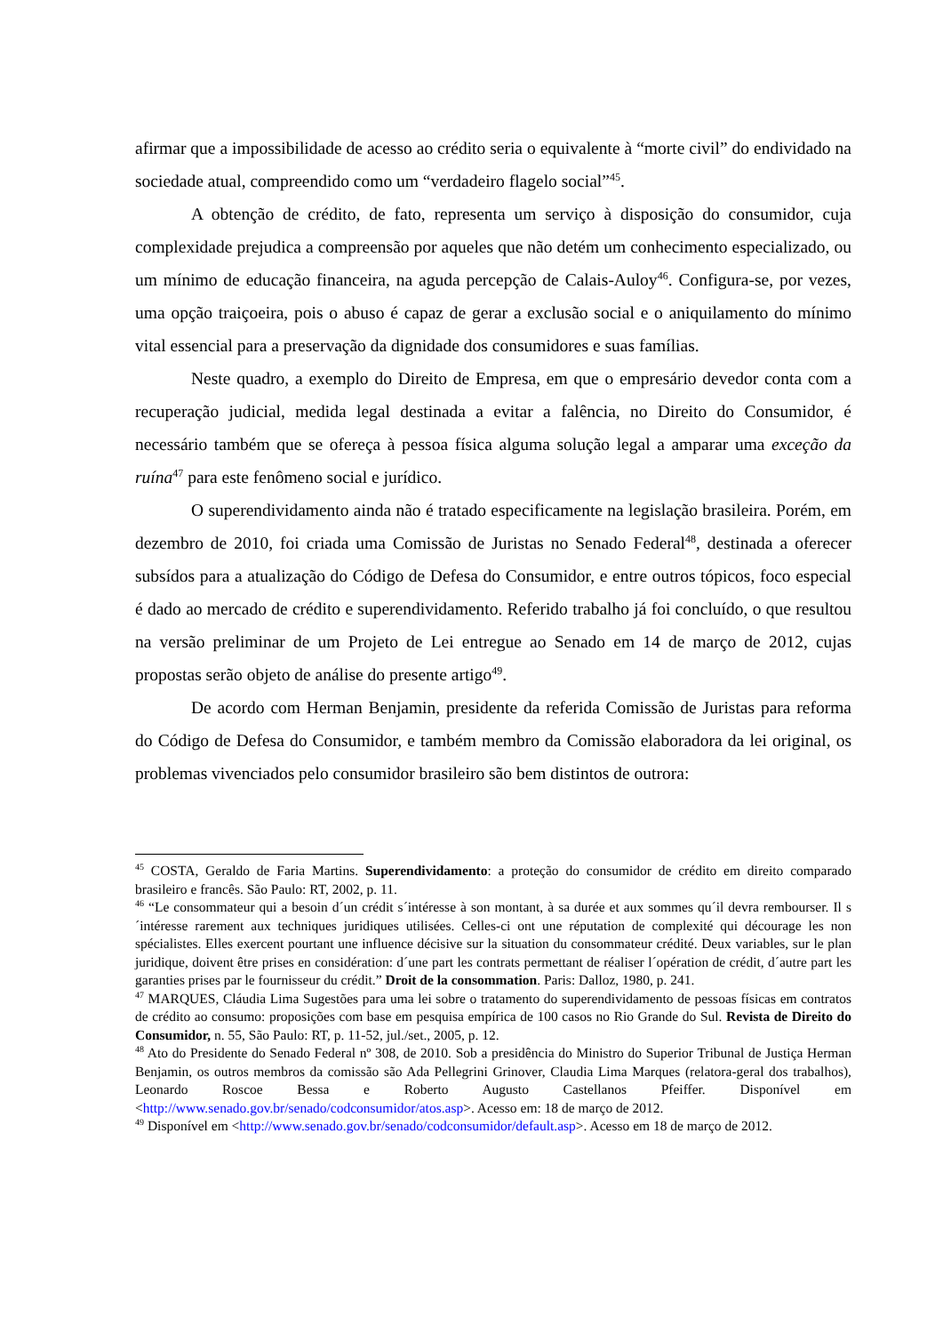afirmar que a impossibilidade de acesso ao crédito seria o equivalente à “morte civil” do endividado na sociedade atual, compreendido como um “verdadeiro flagelo social”<sup>45</sup>.
A obtenção de crédito, de fato, representa um serviço à disposição do consumidor, cuja complexidade prejudica a compreensão por aqueles que não detém um conhecimento especializado, ou um mínimo de educação financeira, na aguda percepção de Calais-Auloy<sup>46</sup>. Configura-se, por vezes, uma opção traiçoeira, pois o abuso é capaz de gerar a exclusão social e o aniquilamento do mínimo vital essencial para a preservação da dignidade dos consumidores e suas famílias.
Neste quadro, a exemplo do Direito de Empresa, em que o empresário devedor conta com a recuperação judicial, medida legal destinada a evitar a falência, no Direito do Consumidor, é necessário também que se ofereça à pessoa física alguma solução legal a amparar uma exceção da ruína<sup>47</sup> para este fenômeno social e jurídico.
O superendividamento ainda não é tratado especificamente na legislação brasileira. Porém, em dezembro de 2010, foi criada uma Comissão de Juristas no Senado Federal<sup>48</sup>, destinada a oferecer subsídos para a atualização do Código de Defesa do Consumidor, e entre outros tópicos, foco especial é dado ao mercado de crédito e superendividamento. Referido trabalho já foi concluído, o que resultou na versão preliminar de um Projeto de Lei entregue ao Senado em 14 de março de 2012, cujas propostas serão objeto de análise do presente artigo<sup>49</sup>.
De acordo com Herman Benjamin, presidente da referida Comissão de Juristas para reforma do Código de Defesa do Consumidor, e também membro da Comissão elaboradora da lei original, os problemas vivenciados pelo consumidor brasileiro são bem distintos de outrora:
<sup>45</sup> COSTA, Geraldo de Faria Martins. Superendividamento: a proteção do consumidor de crédito em direito comparado brasileiro e francês. São Paulo: RT, 2002, p. 11.
<sup>46</sup> “Le consommateur qui a besoin d´un crédit s´intéresse à son montant, à sa durée et aux sommes qu´il devra rembourser. Il s´intéresse rarement aux techniques juridiques utilisées. Celles-ci ont une réputation de complexité qui décourage les non spécialistes. Elles exercent pourtant une influence décisive sur la situation du consommateur crédité. Deux variables, sur le plan juridique, doivent être prises en considération: d´une part les contrats permettant de réaliser l´opération de crédit, d´autre part les garanties prises par le fournisseur du crédit.” Droit de la consommation. Paris: Dalloz, 1980, p. 241.
<sup>47</sup> MARQUES, Cláudia Lima Sugestões para uma lei sobre o tratamento do superendividamento de pessoas físicas em contratos de crédito ao consumo: proposições com base em pesquisa empírica de 100 casos no Rio Grande do Sul. Revista de Direito do Consumidor, n. 55, São Paulo: RT, p. 11-52, jul./set., 2005, p. 12.
<sup>48</sup> Ato do Presidente do Senado Federal nº 308, de 2010. Sob a presidência do Ministro do Superior Tribunal de Justiça Herman Benjamin, os outros membros da comissão são Ada Pellegrini Grinover, Claudia Lima Marques (relatora-geral dos trabalhos), Leonardo Roscoe Bessa e Roberto Augusto Castellanos Pfeiffer. Disponível em <http://www.senado.gov.br/senado/codconsumidor/atos.asp>. Acesso em: 18 de março de 2012.
<sup>49</sup> Disponível em <http://www.senado.gov.br/senado/codconsumidor/default.asp>. Acesso em 18 de março de 2012.